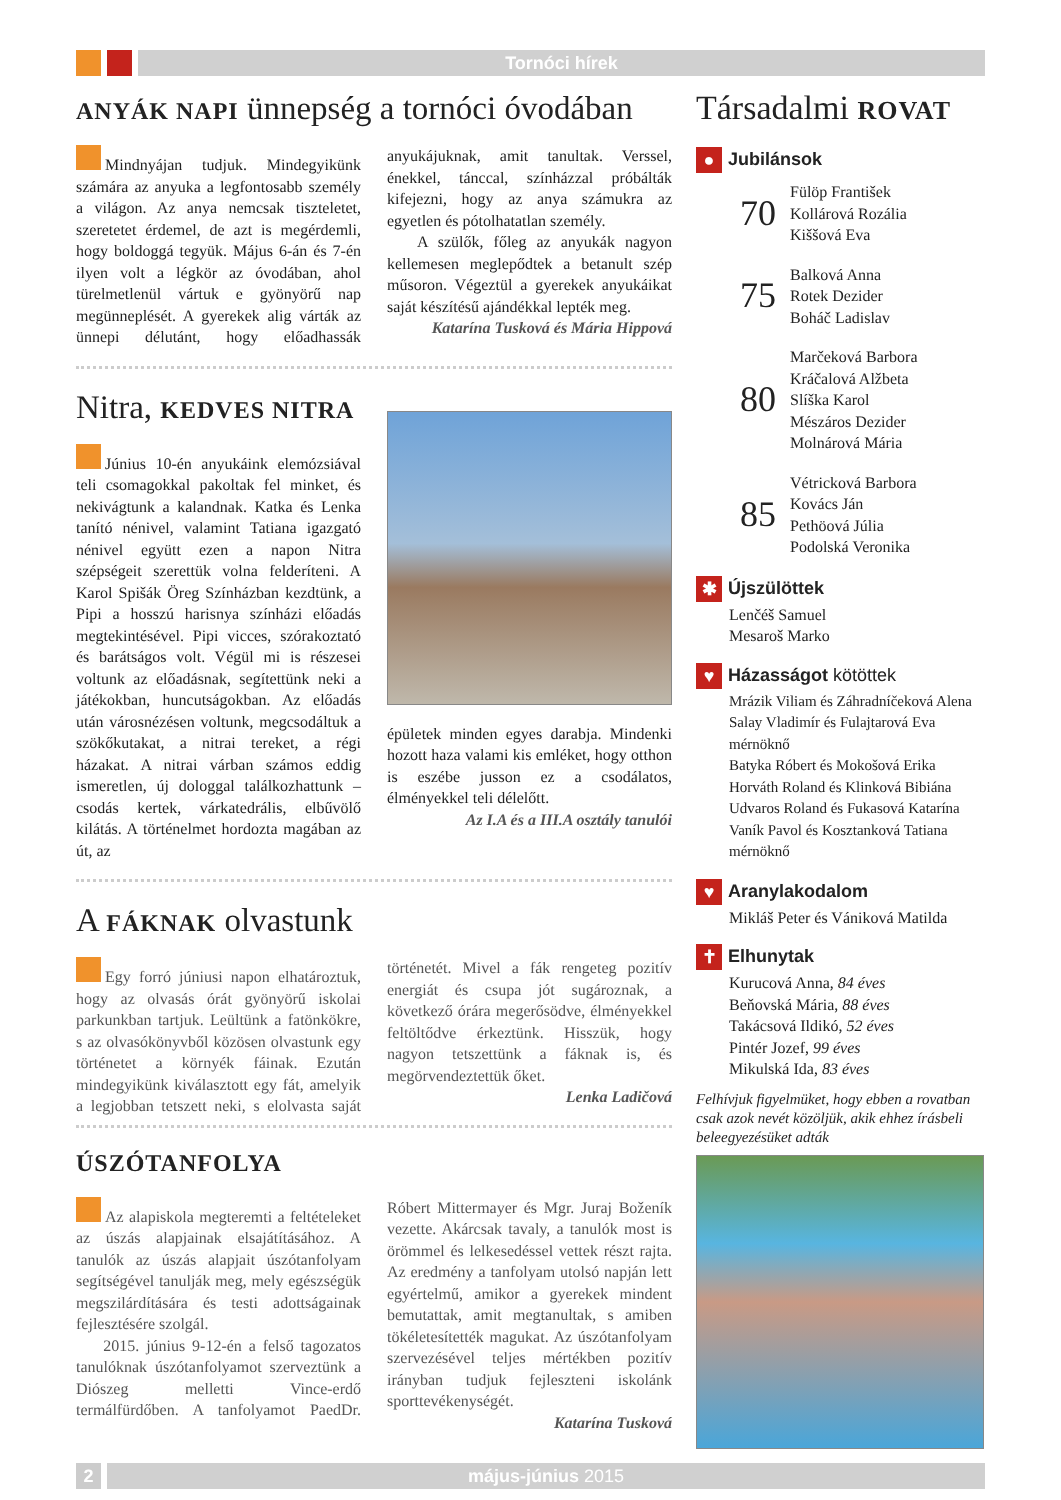Tornóci hírek
ANYÁK NAPI ünnepség a tornóci óvodában
Mindnyájan tudjuk. Mindegyikünk számára az anyuka a legfontosabb személy a világon. Az anya nemcsak tiszteletet, szeretetet érdemel, de azt is megérdemli, hogy boldoggá tegyük. Május 6-án és 7-én ilyen volt a légkör az óvodában, ahol türelmetlenül vártuk e gyönyörű nap megünneplését. A gyerekek alig várták az ünnepi délutánt, hogy előadhassák anyukájuknak, amit tanultak. Verssel, énekkel, tánccal, színházzal próbálták kifejezni, hogy az anya számukra az egyetlen és pótolhatatlan személy.
A szülők, főleg az anyukák nagyon kellemesen meglepődtek a betanult szép műsoron. Végeztül a gyerekek anyukáikat saját készítésű ajándékkal lepték meg.
Katarína Tusková és Mária Hippová
Nitra, KEDVES NITRA
Június 10-én anyukáink elemózsiával teli csomagokkal pakoltak fel minket, és nekivágtunk a kalandnak. Katka és Lenka tanító nénivel, valamint Tatiana igazgató nénivel együtt ezen a napon Nitra szépségeit szerettük volna felderíteni. A Karol Spišák Öreg Színházban kezdtünk, a Pipi a hosszú harisnya színházi előadás megtekintésével. Pipi vicces, szórakoztató és barátságos volt. Végül mi is részesei voltunk az előadásnak, segítettünk neki a játékokban, huncutságokban. Az előadás után városnézésen voltunk, megcsodáltuk a szökőkutakat, a nitrai tereket, a régi házakat. A nitrai várban számos eddig ismeretlen, új dologgal találkozhattunk – csodás kertek, várkatedrális, elbűvölő kilátás. A történelmet hordozta magában az út, az
épületek minden egyes darabja. Mindenki hozott haza valami kis emléket, hogy otthon is eszébe jusson ez a csodálatos, élményekkel teli délelőtt.
Az I.A és a III.A osztály tanulói
A FÁKNAK olvastunk
Egy forró júniusi napon elhatároztuk, hogy az olvasás órát gyönyörű iskolai parkunkban tartjuk. Leültünk a fatönkökre, s az olvasókönyvből közösen olvastunk egy történetet a környék fáinak. Ezután mindegyikünk kiválasztott egy fát, amelyik a legjobban tetszett neki, s elolvasta saját történetét. Mivel a fák rengeteg pozitív energiát és csupa jót sugároznak, a következő órára megerősödve, élményekkel feltöltődve érkeztünk. Hisszük, hogy nagyon tetszettünk a fáknak is, és megörvendeztettük őket.
Lenka Ladičová
ÚSZÓTANFOLYA
Az alapiskola megteremti a feltételeket az úszás alapjainak elsajátításához. A tanulók az úszás alapjait úszótanfolyam segítségével tanulják meg, mely egészségük megszilárdítására és testi adottságainak fejlesztésére szolgál.
2015. június 9-12-én a felső tagozatos tanulóknak úszótanfolyamot szerveztünk a Diószeg melletti Vince-erdő termálfürdőben. A tanfolyamot PaedDr. Róbert Mittermayer és Mgr. Juraj Boženík vezette. Akárcsak tavaly, a tanulók most is örömmel és lelkesedéssel vettek részt rajta. Az eredmény a tanfolyam utolsó napján lett egyértelmű, amikor a gyerekek mindent bemutattak, amit megtanultak, s amiben tökéletesítették magukat. Az úszótanfolyam szervezésével teljes mértékben pozitív irányban tudjuk fejleszteni iskolánk sporttevékenységét.
Katarína Tusková
Társadalmi ROVAT
● Jubilánsok
70
Fülöp František
Kollárová Rozália
Kiššová Eva
75
Balková Anna
Rotek Dezider
Boháč Ladislav
80
Marčeková Barbora
Kráčalová Alžbeta
Slíška Karol
Mészáros Dezider
Molnárová Mária
85
Vétricková Barbora
Kovács Ján
Pethöová Júlia
Podolská Veronika
✱ Újszülöttek
Lenčéš Samuel
Mesaroš Marko
♥ Házasságot kötöttek
Mrázik Viliam és Záhradníčeková Alena
Salay Vladimír és Fulajtarová Eva mérnöknő
Batyka Róbert és Mokošová Erika
Horváth Roland és Klinková Bibiána
Udvaros Roland és Fukasová Katarína
Vaník Pavol és Kosztanková Tatiana mérnöknő
♥ Aranylakodalom
Mikláš Peter és Vániková Matilda
✝ Elhunytak
Kurucová Anna, 84 éves
Beňovská Mária, 88 éves
Takácsová Ildikó, 52 éves
Pintér Jozef, 99 éves
Mikulská Ida, 83 éves
Felhívjuk figyelmüket, hogy ebben a rovatban csak azok nevét közöljük, akik ehhez írásbeli beleegyezésüket adták
2 május-június 2015